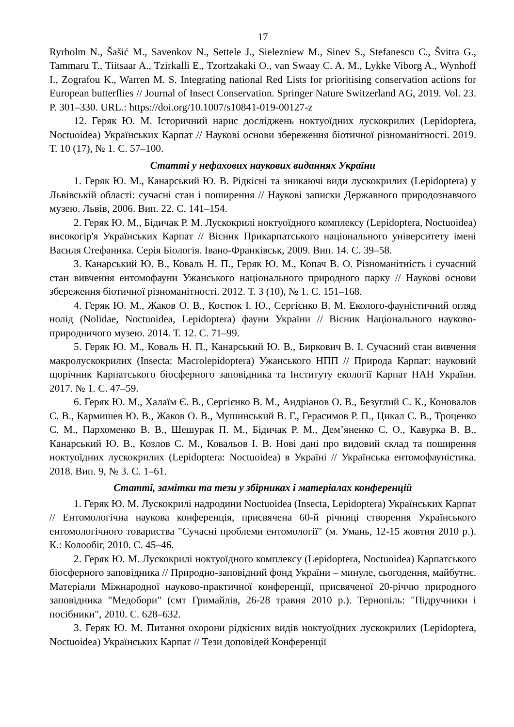17
Ryrholm N., Šašić M., Savenkov N., Settele J., Sielezniew M., Sinev S., Stefanescu C., Švitra G., Tammaru T., Tiitsaar A., Tzirkalli E., Tzortzakaki O., van Swaay C. A. M., Lykke Viborg A., Wynhoff I., Zografou K., Warren M. S. Integrating national Red Lists for prioritising conservation actions for European butterflies // Journal of Insect Conservation. Springer Nature Switzerland AG, 2019. Vol. 23. P. 301–330. URL.: https://doi.org/10.1007/s10841-019-00127-z
12. Геряк Ю. М. Історичний нарис досліджень ноктуоїдних лускокрилих (Lepidoptera, Noctuoidea) Українських Карпат // Наукові основи збереження біотичної різноманітності. 2019. Т. 10 (17), № 1. С. 57–100.
Статті у нефахових наукових виданнях України
1. Геряк Ю. М., Канарський Ю. В. Рідкісні та зникаючі види лускокрилих (Lepidoptera) у Львівській області: сучасні стан і поширення // Наукові записки Державного природознавчого музею. Львів, 2006. Вип. 22. С. 141–154.
2. Геряк Ю. М., Бідичак Р. М. Лускокрилі ноктуоїдного комплексу (Lepidoptera, Noctuoidea) високогір'я Українських Карпат // Вісник Прикарпатського національного університету імені Василя Стефаника. Серія Біологія. Івано-Франківськ, 2009. Вип. 14. С. 39–58.
3. Канарський Ю. В., Коваль Н. П., Геряк Ю. М., Копач В. О. Різноманітність і сучасний стан вивчення ентомофауни Ужанського національного природного парку // Наукові основи збереження біотичної різноманітності. 2012. Т. 3 (10), № 1. С. 151–168.
4. Геряк Ю. М., Жаков О. В., Костюк І. Ю., Сергієнко В. М. Еколого-фауністичний огляд нолід (Nolidae, Noctuoidea, Lepidoptera) фауни України // Вісник Національного науково-природничого музею. 2014. Т. 12. С. 71–99.
5. Геряк Ю. М., Коваль Н. П., Канарський Ю. В., Биркович В. І. Сучасний стан вивчення макролускокрилих (Insecta: Macrolepidoptera) Ужанського НПП // Природа Карпат: науковий щорічник Карпатського біосферного заповідника та Інституту екології Карпат НАН України. 2017. № 1. С. 47–59.
6. Геряк Ю. М., Халаїм Є. В., Сергієнко В. М., Андріанов О. В., Безуглий С. К., Коновалов С. В., Кармишев Ю. В., Жаков О. В., Мушинський В. Г., Герасимов Р. П., Цикал С. В., Троценко С. М., Пархоменко В. В., Шешурак П. М., Бідичак Р. М., Дем’яненко С. О., Кавурка В. В., Канарський Ю. В., Козлов С. М., Ковальов І. В. Нові дані про видовий склад та поширення ноктуоїдних лускокрилих (Lepidoptera: Noctuoidea) в Україні // Українська ентомофауністика. 2018. Вип. 9, № 3. С. 1–61.
Статті, замітки та тези у збірниках і матеріалах конференцій
1. Геряк Ю. М. Лускокрилі надродини Noctuoidea (Insecta, Lepidoptera) Українських Карпат // Ентомологічна наукова конференція, присвячена 60-й річниці створення Українського ентомологічного товариства "Сучасні проблеми ентомології" (м. Умань, 12-15 жовтня 2010 р.). К.: Колообіг, 2010. С. 45–46.
2. Геряк Ю. М. Лускокрилі ноктуоїдного комплексу (Lepidoptera, Noctuoidea) Карпатського біосферного заповідника // Природно-заповідний фонд України – минуле, сьогодення, майбутнє. Матеріали Міжнародної науково-практичної конференції, присвяченої 20-річчю природного заповідника "Медобори" (смт Гримайлів, 26-28 травня 2010 р.). Тернопіль: "Підручники і посібники", 2010. С. 628–632.
3. Геряк Ю. М. Питання охорони рідкісних видів ноктуоїдних лускокрилих (Lepidoptera, Noctuoidea) Українських Карпат // Тези доповідей Конференції